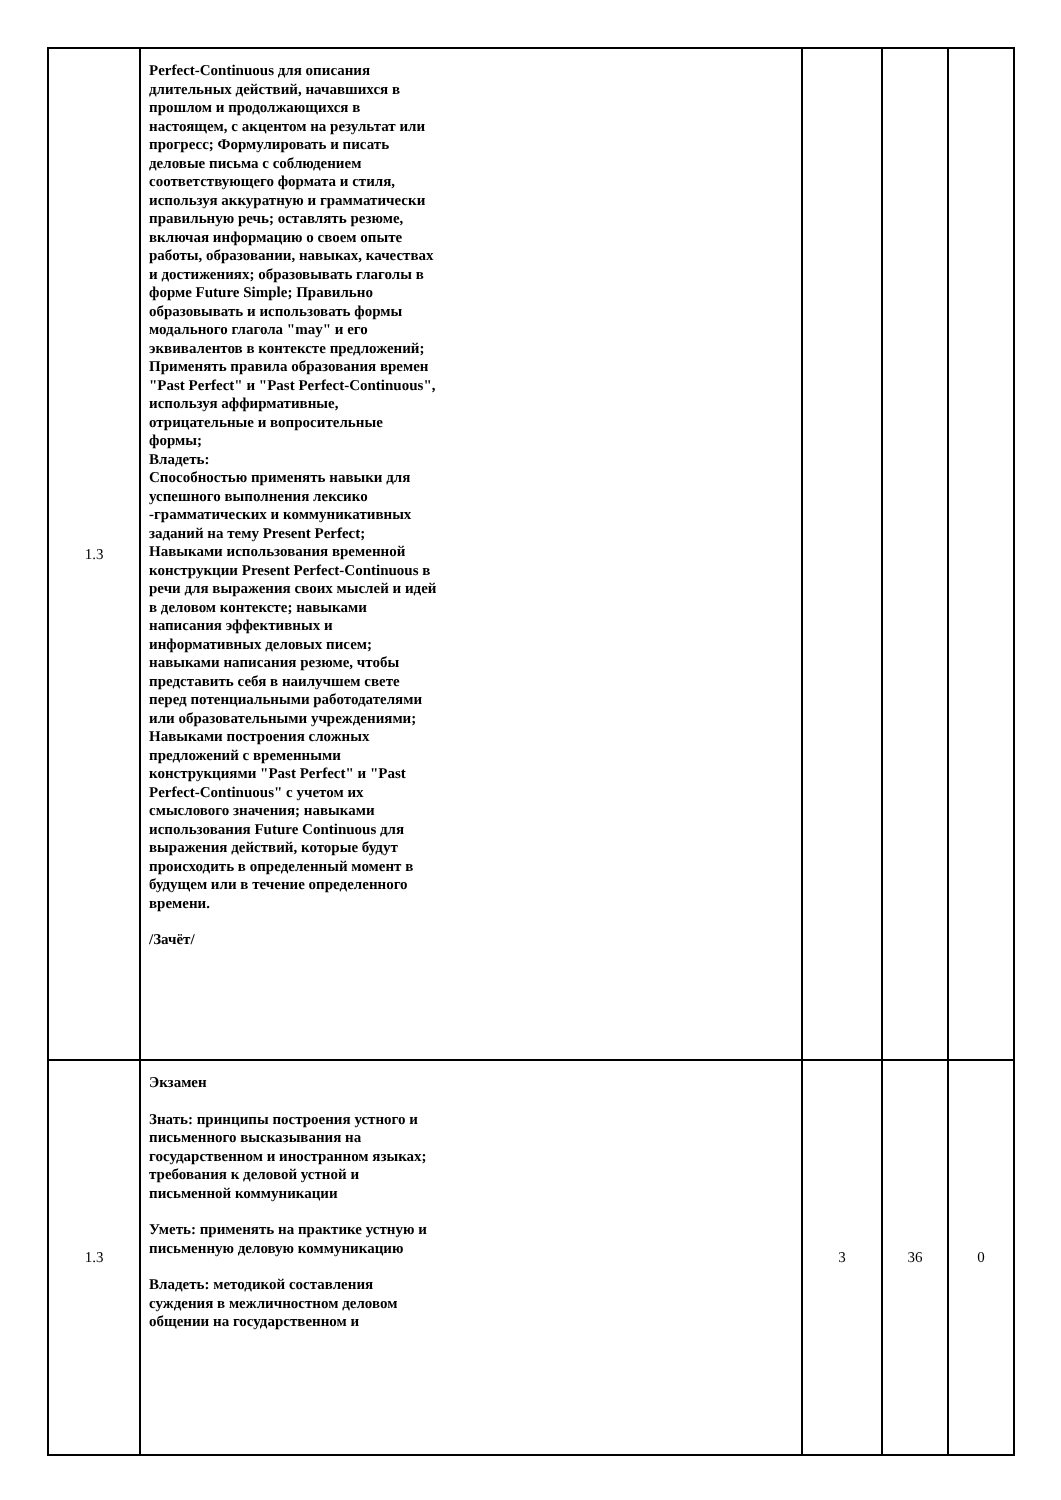| 1.3 | Perfect-Continuous для описания длительных действий, начавшихся в прошлом и продолжающихся в настоящем, с акцентом на результат или прогресс; Формулировать и писать деловые письма с соблюдением соответствующего формата и стиля, используя аккуратную и грамматически правильную речь; оставлять резюме, включая информацию о своем опыте работы, образовании, навыках, качествах и достижениях; образовывать глаголы в форме Future Simple; Правильно образовывать и использовать формы модального глагола "may" и его эквивалентов в контексте предложений; Применять правила образования времен "Past Perfect" и "Past Perfect-Continuous", используя аффирмативные, отрицательные и вопросительные формы; Владеть: Способностью применять навыки для успешного выполнения лексико -грамматических и коммуникативных заданий на тему Present Perfect; Навыками использования временной конструкции Present Perfect-Continuous в речи для выражения своих мыслей и идей в деловом контексте; навыками написания эффективных и информативных деловых писем; навыками написания резюме, чтобы представить себя в наилучшем свете перед потенциальными работодателями или образовательными учреждениями; Навыками построения сложных предложений с временными конструкциями "Past Perfect" и "Past Perfect-Continuous" с учетом их смыслового значения; навыками использования Future Continuous для выражения действий, которые будут происходить в определенный момент в будущем или в течение определенного времени. /Зачёт/ | | | |
| 1.3 | Экзамен Знать: принципы построения устного и письменного высказывания на государственном и иностранном языках; требования к деловой устной и письменной коммуникации Уметь: применять на практике устную и письменную деловую коммуникацию Владеть: методикой составления суждения в межличностном деловом общении на государственном и | 3 | 36 | 0 |